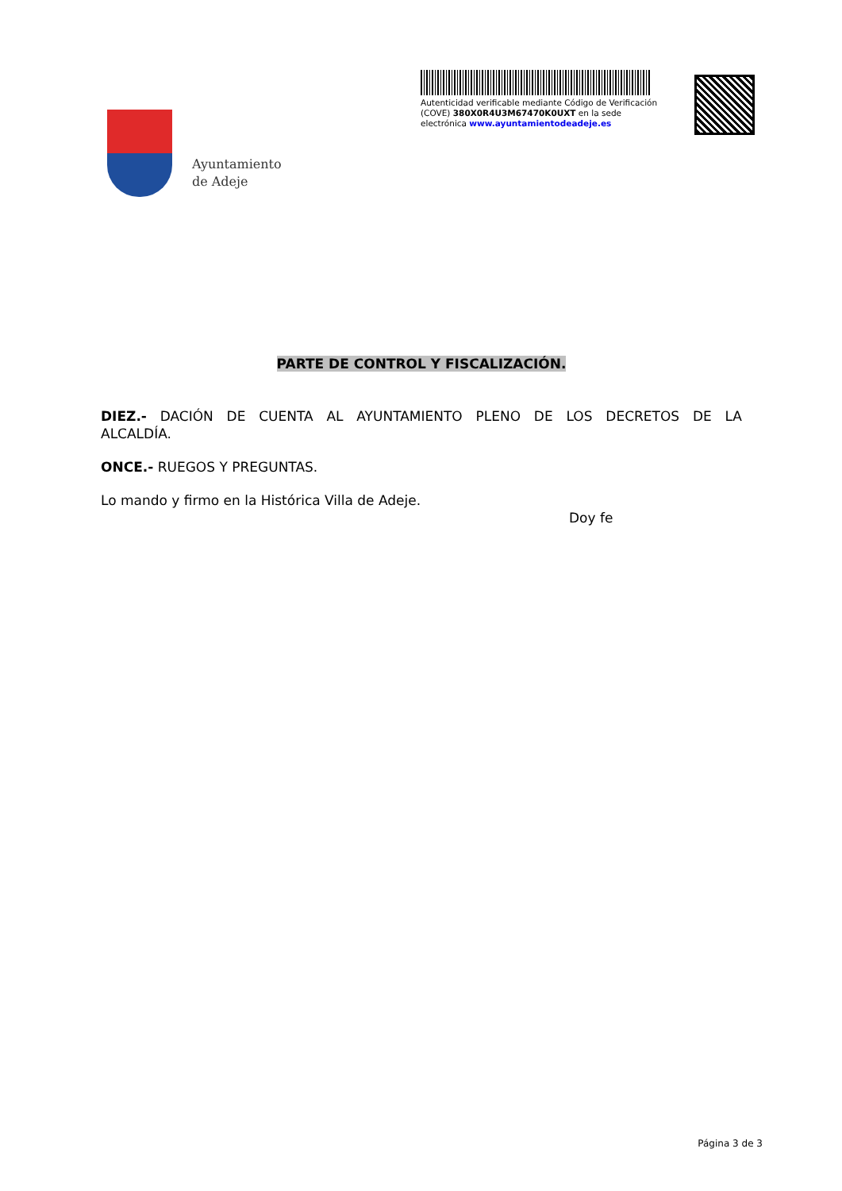Ayuntamiento
de Adeje
Autenticidad verificable mediante Código de Verificación (COVE) 380X0R4U3M67470K0UXT en la sede electrónica www.ayuntamientodeadeje.es
PARTE DE CONTROL Y FISCALIZACIÓN.
DIEZ.- DACIÓN DE CUENTA AL AYUNTAMIENTO PLENO DE LOS DECRETOS DE LA ALCALDÍA.
ONCE.- RUEGOS Y PREGUNTAS.
Lo mando y firmo en la Histórica Villa de Adeje.
Doy fe
Página 3 de 3